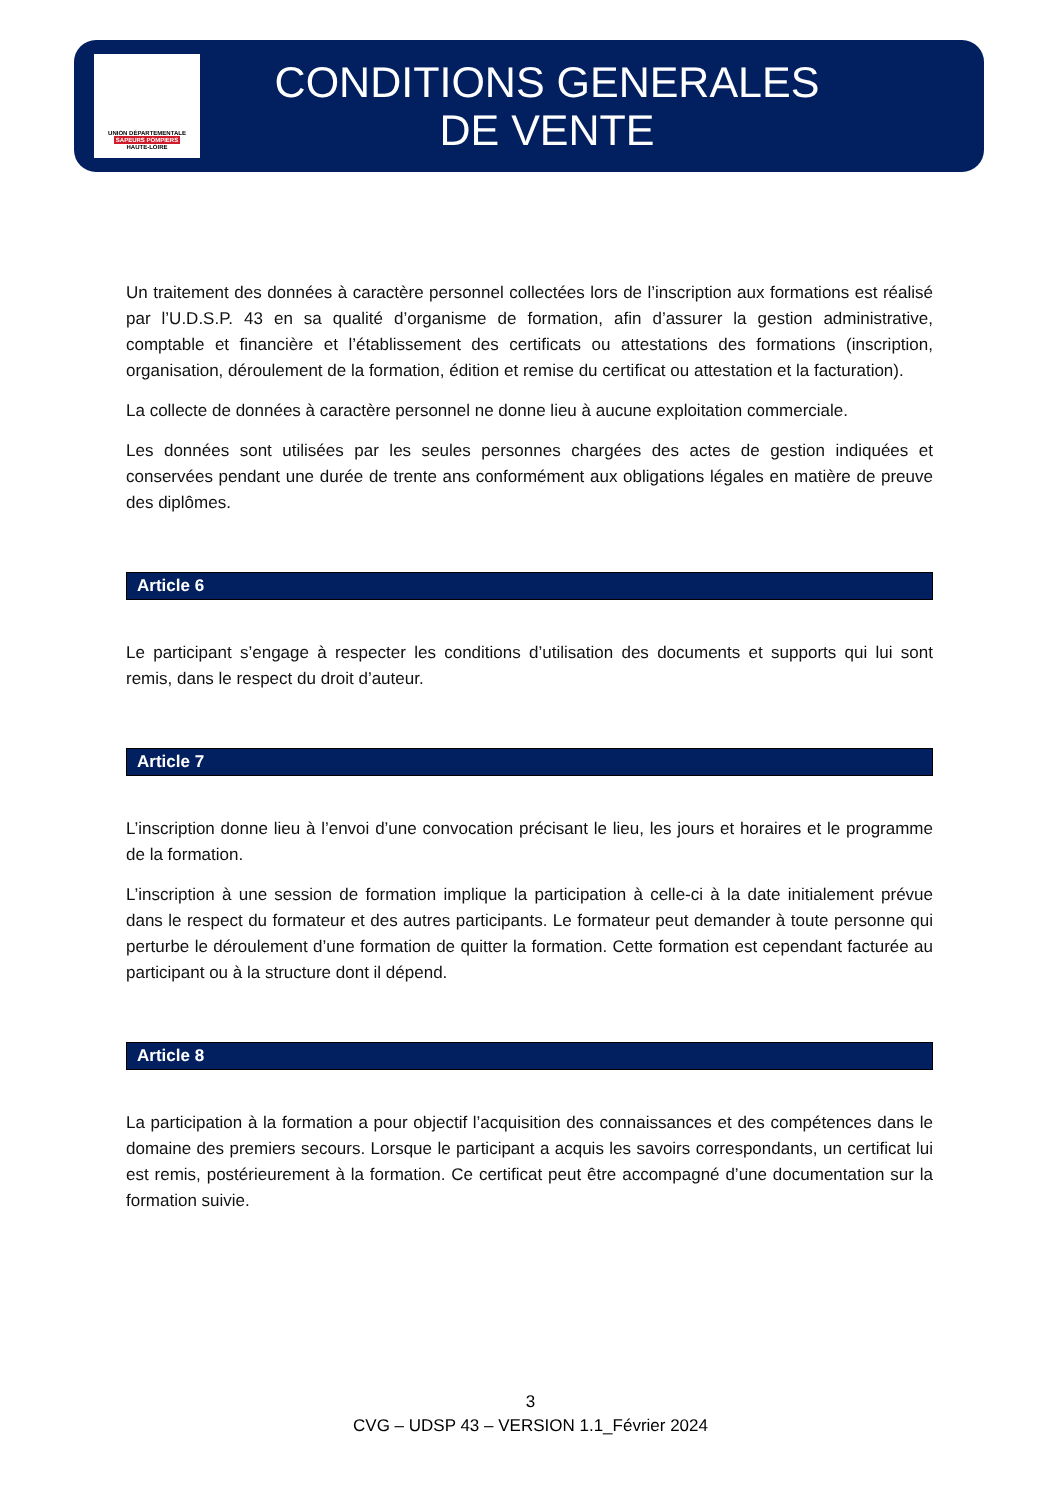UNION DÉPARTEMENTALE
SAPEURS POMPIERS
HAUTE-LOIRE
CONDITIONS GENERALES
DE VENTE
Un traitement des données à caractère personnel collectées lors de l’inscription aux formations est réalisé par l’U.D.S.P. 43 en sa qualité d’organisme de formation, afin d’assurer la gestion administrative, comptable et financière et l’établissement des certificats ou attestations des formations (inscription, organisation, déroulement de la formation, édition et remise du certificat ou attestation et la facturation).
La collecte de données à caractère personnel ne donne lieu à aucune exploitation commerciale.
Les données sont utilisées par les seules personnes chargées des actes de gestion indiquées et conservées pendant une durée de trente ans conformément aux obligations légales en matière de preuve des diplômes.
Article 6
Le participant s’engage à respecter les conditions d’utilisation des documents et supports qui lui sont remis, dans le respect du droit d’auteur.
Article 7
L’inscription donne lieu à l’envoi d’une convocation précisant le lieu, les jours et horaires et le programme de la formation.
L’inscription à une session de formation implique la participation à celle-ci à la date initialement prévue dans le respect du formateur et des autres participants. Le formateur peut demander à toute personne qui perturbe le déroulement d’une formation de quitter la formation. Cette formation est cependant facturée au participant ou à la structure dont il dépend.
Article 8
La participation à la formation a pour objectif l’acquisition des connaissances et des compétences dans le domaine des premiers secours. Lorsque le participant a acquis les savoirs correspondants, un certificat lui est remis, postérieurement à la formation. Ce certificat peut être accompagné d’une documentation sur la formation suivie.
3
CVG – UDSP 43 – VERSION 1.1_Février 2024